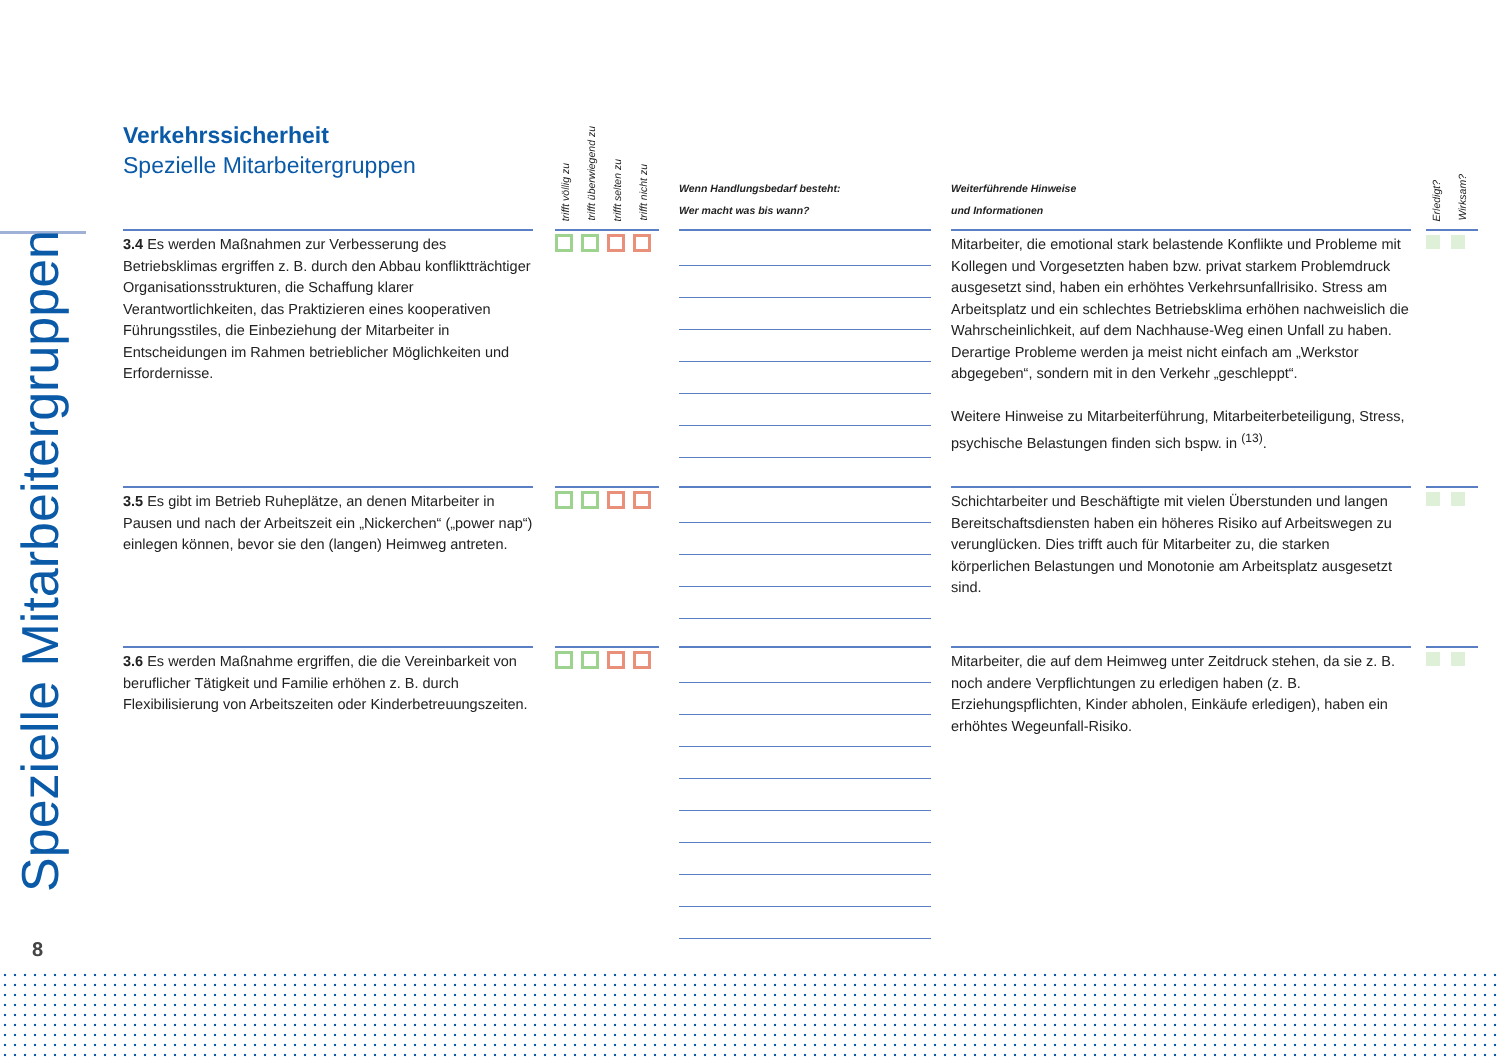Spezielle Mitarbeitergruppen
Verkehrssicherheit
Spezielle Mitarbeitergruppen
| | | trifft völlig zu | trifft überwiegend zu | trifft selten zu | trifft nicht zu | | Wenn Handlungsbedarf besteht: Wer macht was bis wann? | | Weiterführende Hinweise und Informationen | | Erledigt? | Wirksam? |
| --- | --- | --- | --- | --- | --- | --- | --- | --- | --- | --- | --- | --- |
| 3.4 Es werden Maßnahmen zur Verbesserung des Betriebsklimas ergriffen z. B. durch den Abbau konfliktträchtiger Organisationsstrukturen, die Schaffung klarer Verantwortlichkeiten, das Praktizieren eines kooperativen Führungsstiles, die Einbeziehung der Mitarbeiter in Entscheidungen im Rahmen betrieblicher Möglichkeiten und Erfordernisse. | | | | | | | | | Mitarbeiter, die emotional stark belastende Konflikte und Probleme mit Kollegen und Vorgesetzten haben bzw. privat starkem Problemdruck ausgesetzt sind, haben ein erhöhtes Verkehrsunfallrisiko. Stress am Arbeitsplatz und ein schlechtes Betriebsklima erhöhen nachweislich die Wahrscheinlichkeit, auf dem Nachhause-Weg einen Unfall zu haben. Derartige Probleme werden ja meist nicht einfach am „Werkstor abgegeben“, sondern mit in den Verkehr „geschleppt“. Weitere Hinweise zu Mitarbeiterführung, Mitarbeiterbeteiligung, Stress, psychische Belastungen finden sich bspw. in <sup>(13)</sup>. | | | |
| 3.5 Es gibt im Betrieb Ruheplätze, an denen Mitarbeiter in Pausen und nach der Arbeitszeit ein „Nickerchen“ („power nap“) einlegen können, bevor sie den (langen) Heimweg antreten. | | | | | | | | | Schichtarbeiter und Beschäftigte mit vielen Überstunden und langen Bereitschaftsdiensten haben ein höheres Risiko auf Arbeitswegen zu verunglücken. Dies trifft auch für Mitarbeiter zu, die starken körperlichen Belastungen und Monotonie am Arbeitsplatz ausgesetzt sind. | | | |
| 3.6 Es werden Maßnahme ergriffen, die die Vereinbarkeit von beruflicher Tätigkeit und Familie erhöhen z. B. durch Flexibilisierung von Arbeitszeiten oder Kinderbetreuungszeiten. | | | | | | | | | Mitarbeiter, die auf dem Heimweg unter Zeitdruck stehen, da sie z. B. noch andere Verpflichtungen zu erledigen haben (z. B. Erziehungspflichten, Kinder abholen, Einkäufe erledigen), haben ein erhöhtes Wegeunfall-Risiko. | | | |
8